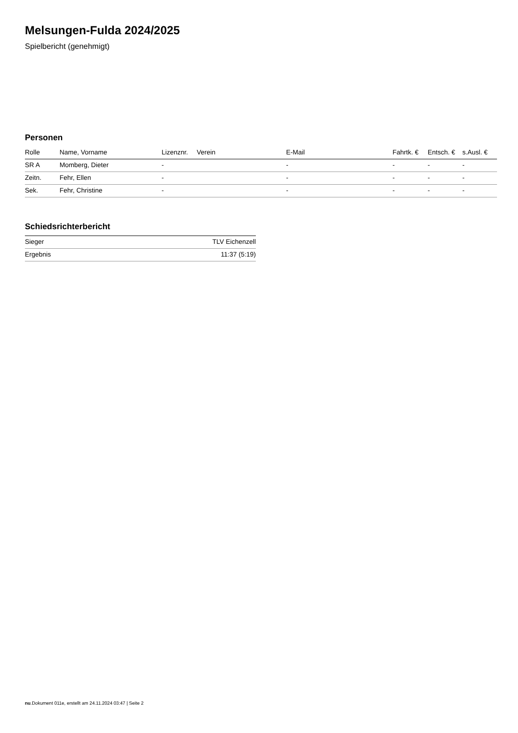Melsungen-Fulda 2024/2025
Spielbericht (genehmigt)
Personen
| Rolle | Name, Vorname | Lizenznr. | Verein | E-Mail | Fahrtk. € | Entsch. € | s.Ausl. € |
| --- | --- | --- | --- | --- | --- | --- | --- |
| SR A | Momberg, Dieter | - | | - | - | - | - |
| Zeitn. | Fehr, Ellen | - | | - | - | - | - |
| Sek. | Fehr, Christine | - | | - | - | - | - |
Schiedsrichterbericht
| Sieger | TLV Eichenzell |
| Ergebnis | 11:37 (5:19) |
nu.Dokument 011e, erstellt am 24.11.2024 03:47 | Seite 2